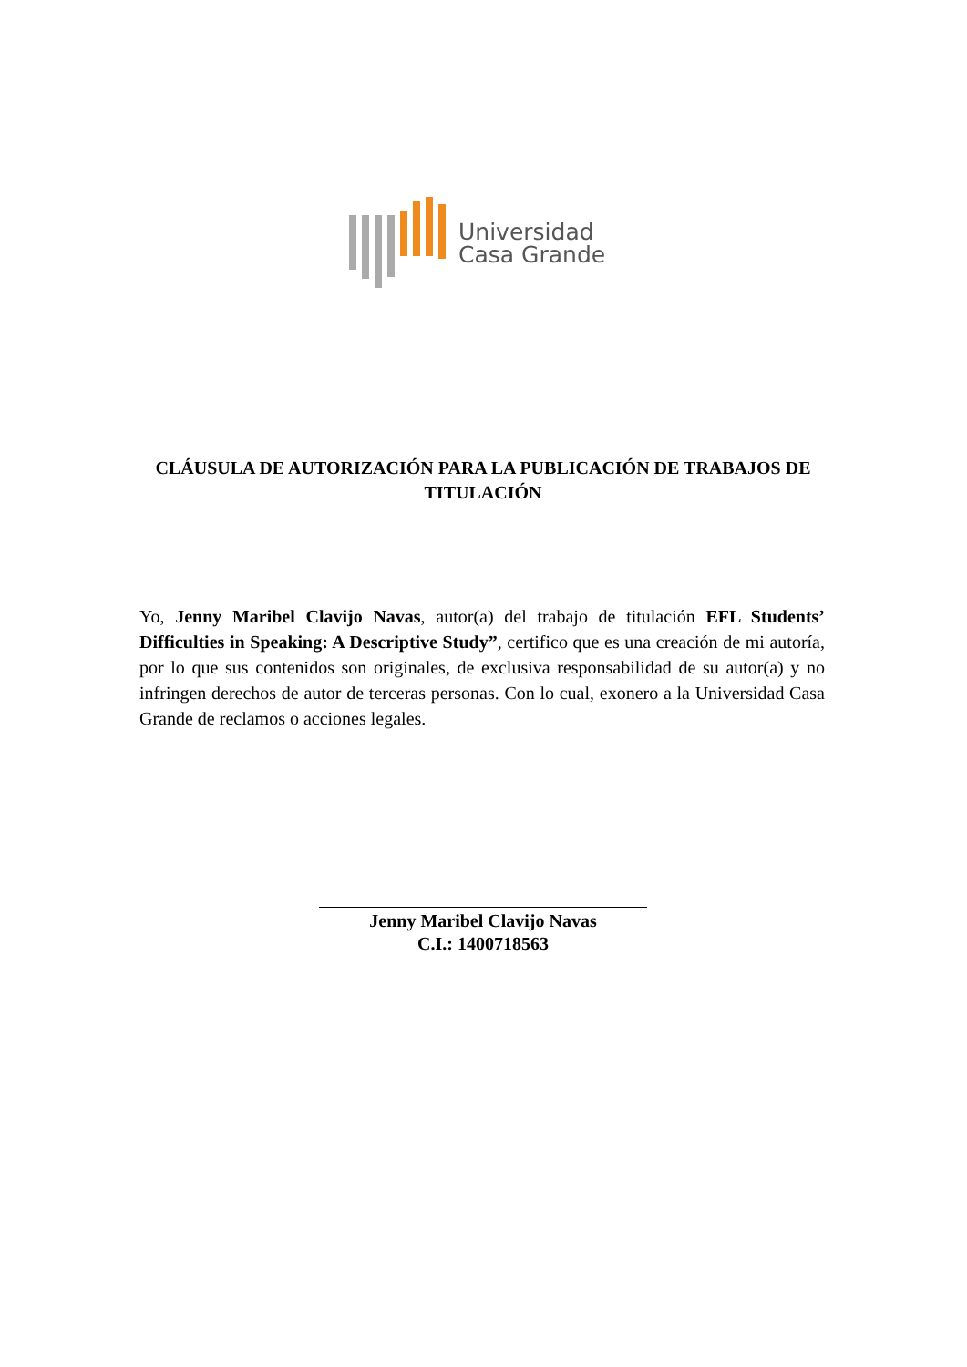Universidad
Casa Grande
CLÁUSULA DE AUTORIZACIÓN PARA LA PUBLICACIÓN DE TRABAJOS DE TITULACIÓN
Yo, Jenny Maribel Clavijo Navas, autor(a) del trabajo de titulación EFL Students’ Difficulties in Speaking: A Descriptive Study”, certifico que es una creación de mi autoría, por lo que sus contenidos son originales, de exclusiva responsabilidad de su autor(a) y no infringen derechos de autor de terceras personas. Con lo cual, exonero a la Universidad Casa Grande de reclamos o acciones legales.
Jenny Maribel Clavijo Navas
C.I.: 1400718563